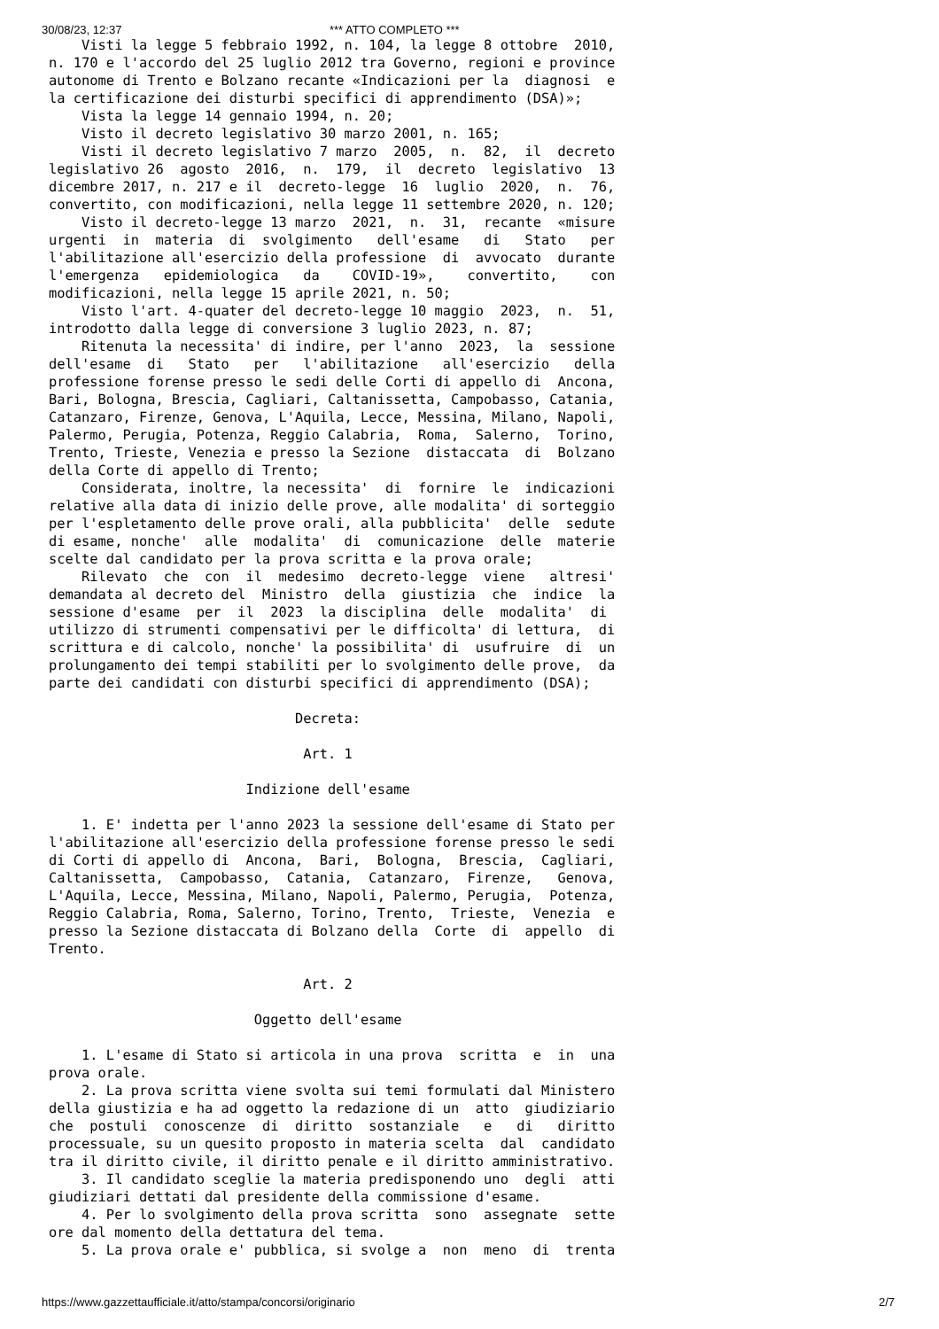30/08/23, 12:37 *** ATTO COMPLETO ***
    Visti la legge 5 febbraio 1992, n. 104, la legge 8 ottobre  2010,
n. 170 e l'accordo del 25 luglio 2012 tra Governo, regioni e province
autonome di Trento e Bolzano recante «Indicazioni per la  diagnosi  e
la certificazione dei disturbi specifici di apprendimento (DSA)»;
    Vista la legge 14 gennaio 1994, n. 20;
    Visto il decreto legislativo 30 marzo 2001, n. 165;
    Visti il decreto legislativo 7 marzo  2005,  n.  82,  il  decreto
legislativo 26  agosto  2016,  n.  179,  il  decreto  legislativo  13
dicembre 2017, n. 217 e il  decreto-legge  16  luglio  2020,  n.  76,
convertito, con modificazioni, nella legge 11 settembre 2020, n. 120;
    Visto il decreto-legge 13 marzo  2021,  n.  31,  recante  «misure
urgenti  in  materia  di  svolgimento   dell'esame   di   Stato   per
l'abilitazione all'esercizio della professione  di  avvocato  durante
l'emergenza   epidemiologica   da    COVID-19»,    convertito,    con
modificazioni, nella legge 15 aprile 2021, n. 50;
    Visto l'art. 4-quater del decreto-legge 10 maggio  2023,  n.  51,
introdotto dalla legge di conversione 3 luglio 2023, n. 87;
    Ritenuta la necessita' di indire, per l'anno  2023,  la  sessione
dell'esame  di   Stato   per   l'abilitazione   all'esercizio   della
professione forense presso le sedi delle Corti di appello di  Ancona,
Bari, Bologna, Brescia, Cagliari, Caltanissetta, Campobasso, Catania,
Catanzaro, Firenze, Genova, L'Aquila, Lecce, Messina, Milano, Napoli,
Palermo, Perugia, Potenza, Reggio Calabria,  Roma,  Salerno,  Torino,
Trento, Trieste, Venezia e presso la Sezione  distaccata  di  Bolzano
della Corte di appello di Trento;
    Considerata, inoltre, la necessita'  di  fornire  le  indicazioni
relative alla data di inizio delle prove, alle modalita' di sorteggio
per l'espletamento delle prove orali, alla pubblicita'  delle  sedute
di esame, nonche'  alle  modalita'  di  comunicazione  delle  materie
scelte dal candidato per la prova scritta e la prova orale;
    Rilevato  che  con  il  medesimo  decreto-legge  viene   altresi'
demandata al decreto del  Ministro  della  giustizia  che  indice  la
sessione d'esame  per  il  2023  la disciplina  delle  modalita'  di
utilizzo di strumenti compensativi per le difficolta' di lettura,  di
scrittura e di calcolo, nonche' la possibilita' di  usufruire  di  un
prolungamento dei tempi stabiliti per lo svolgimento delle prove,  da
parte dei candidati con disturbi specifici di apprendimento (DSA);

                              Decreta:

                               Art. 1

                        Indizione dell'esame

    1. E' indetta per l'anno 2023 la sessione dell'esame di Stato per
l'abilitazione all'esercizio della professione forense presso le sedi
di Corti di appello di  Ancona,  Bari,  Bologna,  Brescia,  Cagliari,
Caltanissetta,  Campobasso,  Catania,  Catanzaro,  Firenze,   Genova,
L'Aquila, Lecce, Messina, Milano, Napoli, Palermo, Perugia,  Potenza,
Reggio Calabria, Roma, Salerno, Torino, Trento,  Trieste,  Venezia  e
presso la Sezione distaccata di Bolzano della  Corte  di  appello  di
Trento.

                               Art. 2

                         Oggetto dell'esame

    1. L'esame di Stato si articola in una prova  scritta  e  in  una
prova orale.
    2. La prova scritta viene svolta sui temi formulati dal Ministero
della giustizia e ha ad oggetto la redazione di un  atto  giudiziario
che  postuli  conoscenze  di  diritto  sostanziale   e   di   diritto
processuale, su un quesito proposto in materia scelta  dal  candidato
tra il diritto civile, il diritto penale e il diritto amministrativo.
    3. Il candidato sceglie la materia predisponendo uno  degli  atti
giudiziari dettati dal presidente della commissione d'esame.
    4. Per lo svolgimento della prova scritta  sono  assegnate  sette
ore dal momento della dettatura del tema.
    5. La prova orale e' pubblica, si svolge a  non  meno  di  trenta
https://www.gazzettaufficiale.it/atto/stampa/concorsi/originario 2/7